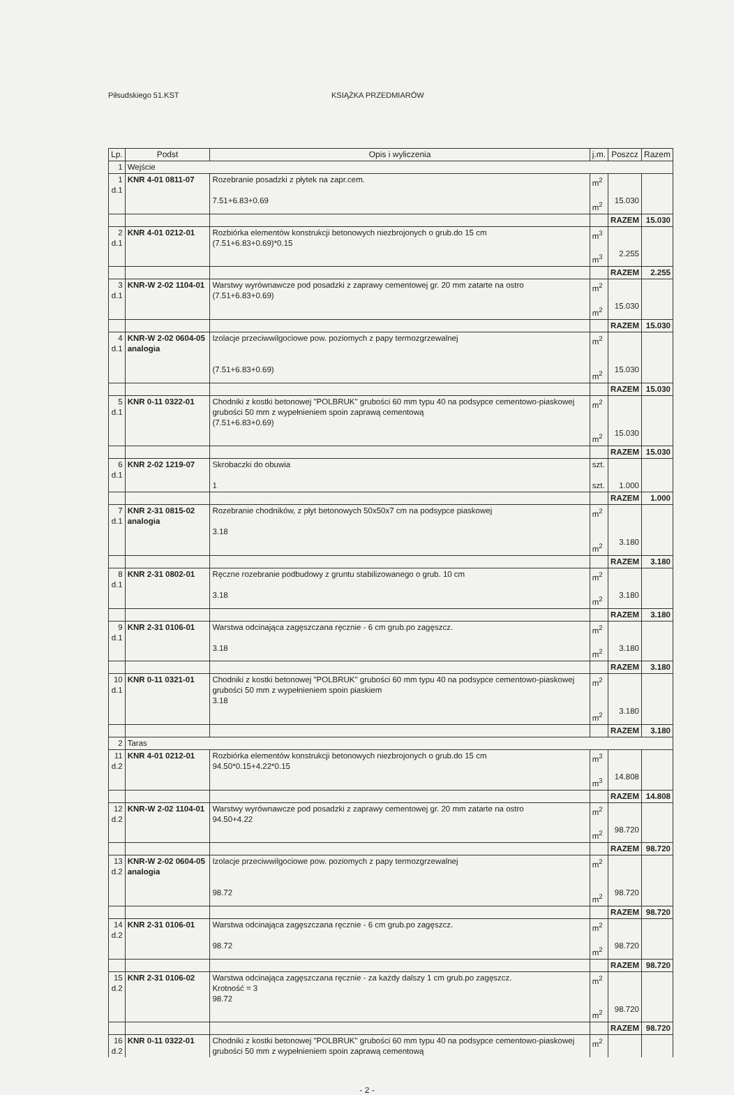Piłsudskiego 51.KST KSIĄŻKA PRZEDMIARÓW
| Lp. | Podst | Opis i wyliczenia | j.m. | Poszcz | Razem |
| --- | --- | --- | --- | --- | --- |
| 1 | Wejście | | | | |
| 1 d.1 | KNR 4-01 0811-07 | Rozebranie posadzki z płytek na zapr.cem. 7.51+6.83+0.69 | m<sup>2</sup> m<sup>2</sup> | 15.030 | |
| | | | | RAZEM | 15.030 |
| 2 d.1 | KNR 4-01 0212-01 | Rozbiórka elementów konstrukcji betonowych niezbrojonych o grub.do 15 cm (7.51+6.83+0.69)*0.15 | m<sup>3</sup> m<sup>3</sup> | 2.255 | |
| | | | | RAZEM | 2.255 |
| 3 d.1 | KNR-W 2-02 1104-01 | Warstwy wyrównawcze pod posadzki z zaprawy cementowej gr. 20 mm zatarte na ostro (7.51+6.83+0.69) | m<sup>2</sup> m<sup>2</sup> | 15.030 | |
| | | | | RAZEM | 15.030 |
| 4 d.1 | KNR-W 2-02 0604-05 analogia | Izolacje przeciwwilgociowe pow. poziomych z papy termozgrzewalnej (7.51+6.83+0.69) | m<sup>2</sup> m<sup>2</sup> | 15.030 | |
| | | | | RAZEM | 15.030 |
| 5 d.1 | KNR 0-11 0322-01 | Chodniki z kostki betonowej "POLBRUK" grubości 60 mm typu 40 na podsypce cementowo-piaskowej grubości 50 mm z wypełnieniem spoin zaprawą cementową (7.51+6.83+0.69) | m<sup>2</sup> m<sup>2</sup> | 15.030 | |
| | | | | RAZEM | 15.030 |
| 6 d.1 | KNR 2-02 1219-07 | Skrobaczki do obuwia 1 | szt. szt. | 1.000 | |
| | | | | RAZEM | 1.000 |
| 7 d.1 | KNR 2-31 0815-02 analogia | Rozebranie chodników, z płyt betonowych 50x50x7 cm na podsypce piaskowej 3.18 | m<sup>2</sup> m<sup>2</sup> | 3.180 | |
| | | | | RAZEM | 3.180 |
| 8 d.1 | KNR 2-31 0802-01 | Ręczne rozebranie podbudowy z gruntu stabilizowanego o grub. 10 cm 3.18 | m<sup>2</sup> m<sup>2</sup> | 3.180 | |
| | | | | RAZEM | 3.180 |
| 9 d.1 | KNR 2-31 0106-01 | Warstwa odcinająca zagęszczana ręcznie - 6 cm grub.po zagęszcz. 3.18 | m<sup>2</sup> m<sup>2</sup> | 3.180 | |
| | | | | RAZEM | 3.180 |
| 10 d.1 | KNR 0-11 0321-01 | Chodniki z kostki betonowej "POLBRUK" grubości 60 mm typu 40 na podsypce cementowo-piaskowej grubości 50 mm z wypełnieniem spoin piaskiem 3.18 | m<sup>2</sup> m<sup>2</sup> | 3.180 | |
| | | | | RAZEM | 3.180 |
| 2 | Taras | | | | |
| 11 d.2 | KNR 4-01 0212-01 | Rozbiórka elementów konstrukcji betonowych niezbrojonych o grub.do 15 cm 94.50*0.15+4.22*0.15 | m<sup>3</sup> m<sup>3</sup> | 14.808 | |
| | | | | RAZEM | 14.808 |
| 12 d.2 | KNR-W 2-02 1104-01 | Warstwy wyrównawcze pod posadzki z zaprawy cementowej gr. 20 mm zatarte na ostro 94.50+4.22 | m<sup>2</sup> m<sup>2</sup> | 98.720 | |
| | | | | RAZEM | 98.720 |
| 13 d.2 | KNR-W 2-02 0604-05 analogia | Izolacje przeciwwilgociowe pow. poziomych z papy termozgrzewalnej 98.72 | m<sup>2</sup> m<sup>2</sup> | 98.720 | |
| | | | | RAZEM | 98.720 |
| 14 d.2 | KNR 2-31 0106-01 | Warstwa odcinająca zagęszczana ręcznie - 6 cm grub.po zagęszcz. 98.72 | m<sup>2</sup> m<sup>2</sup> | 98.720 | |
| | | | | RAZEM | 98.720 |
| 15 d.2 | KNR 2-31 0106-02 | Warstwa odcinająca zagęszczana ręcznie - za każdy dalszy 1 cm grub.po zagęszcz. Krotność = 3 98.72 | m<sup>2</sup> m<sup>2</sup> | 98.720 | |
| | | | | RAZEM | 98.720 |
| 16 d.2 | KNR 0-11 0322-01 | Chodniki z kostki betonowej "POLBRUK" grubości 60 mm typu 40 na podsypce cementowo-piaskowej grubości 50 mm z wypełnieniem spoin zaprawą cementową | m<sup>2</sup> | | |
- 2 -